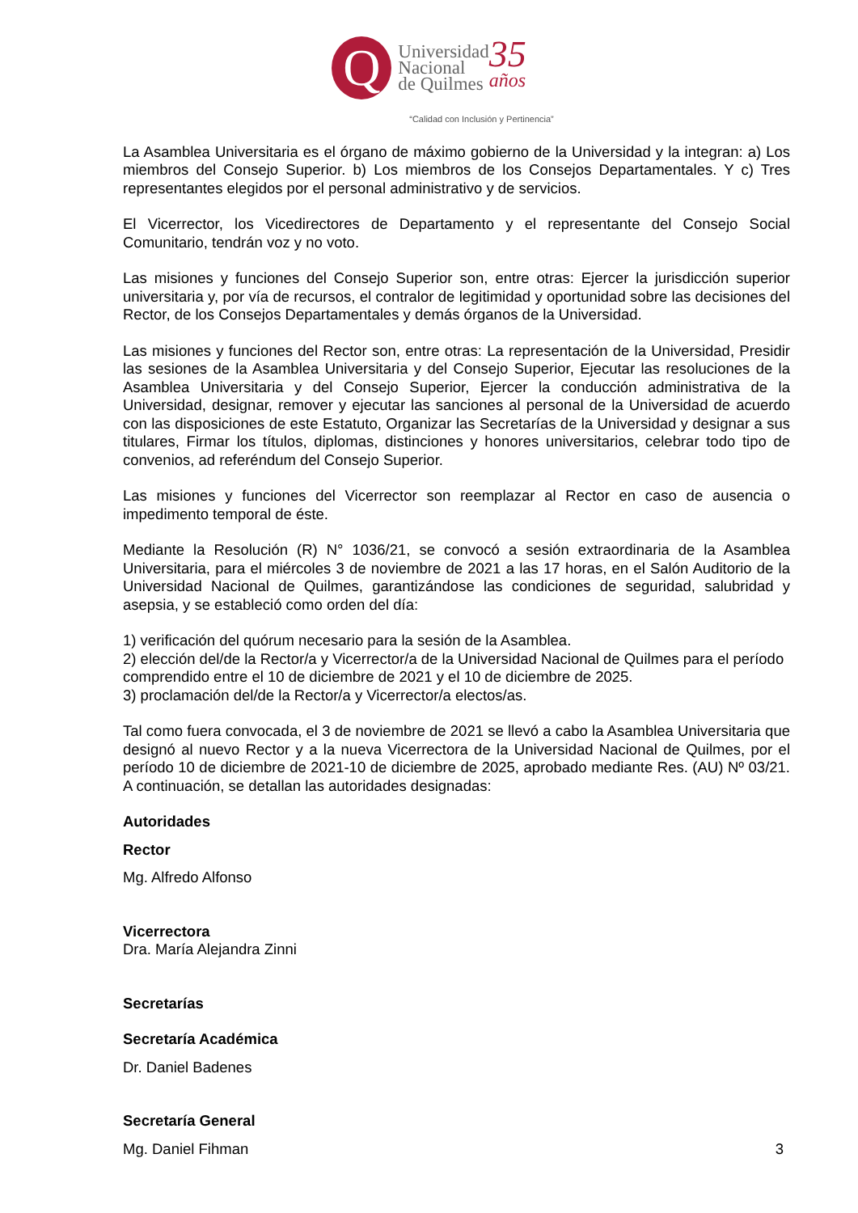Q
Universidad
Nacional
de Quilmes
35
años
“Calidad con Inclusión y Pertinencia”
La Asamblea Universitaria es el órgano de máximo gobierno de la Universidad y la integran: a) Los miembros del Consejo Superior. b) Los miembros de los Consejos Departamentales. Y c) Tres representantes elegidos por el personal administrativo y de servicios.
El Vicerrector, los Vicedirectores de Departamento y el representante del Consejo Social Comunitario, tendrán voz y no voto.
Las misiones y funciones del Consejo Superior son, entre otras: Ejercer la jurisdicción superior universitaria y, por vía de recursos, el contralor de legitimidad y oportunidad sobre las decisiones del Rector, de los Consejos Departamentales y demás órganos de la Universidad.
Las misiones y funciones del Rector son, entre otras: La representación de la Universidad, Presidir las sesiones de la Asamblea Universitaria y del Consejo Superior, Ejecutar las resoluciones de la Asamblea Universitaria y del Consejo Superior, Ejercer la conducción administrativa de la Universidad, designar, remover y ejecutar las sanciones al personal de la Universidad de acuerdo con las disposiciones de este Estatuto, Organizar las Secretarías de la Universidad y designar a sus titulares, Firmar los títulos, diplomas, distinciones y honores universitarios, celebrar todo tipo de convenios, ad referéndum del Consejo Superior.
Las misiones y funciones del Vicerrector son reemplazar al Rector en caso de ausencia o impedimento temporal de éste.
Mediante la Resolución (R) N° 1036/21, se convocó a sesión extraordinaria de la Asamblea Universitaria, para el miércoles 3 de noviembre de 2021 a las 17 horas, en el Salón Auditorio de la Universidad Nacional de Quilmes, garantizándose las condiciones de seguridad, salubridad y asepsia, y se estableció como orden del día:
1) verificación del quórum necesario para la sesión de la Asamblea.
2) elección del/de la Rector/a y Vicerrector/a de la Universidad Nacional de Quilmes para el período comprendido entre el 10 de diciembre de 2021 y el 10 de diciembre de 2025.
3) proclamación del/de la Rector/a y Vicerrector/a electos/as.
Tal como fuera convocada, el 3 de noviembre de 2021 se llevó a cabo la Asamblea Universitaria que designó al nuevo Rector y a la nueva Vicerrectora de la Universidad Nacional de Quilmes, por el período 10 de diciembre de 2021-10 de diciembre de 2025, aprobado mediante Res. (AU) Nº 03/21. A continuación, se detallan las autoridades designadas:
Autoridades
Rector
Mg. Alfredo Alfonso
Vicerrectora
Dra. María Alejandra Zinni
Secretarías
Secretaría Académica
Dr. Daniel Badenes
Secretaría General
Mg. Daniel Fihman
3